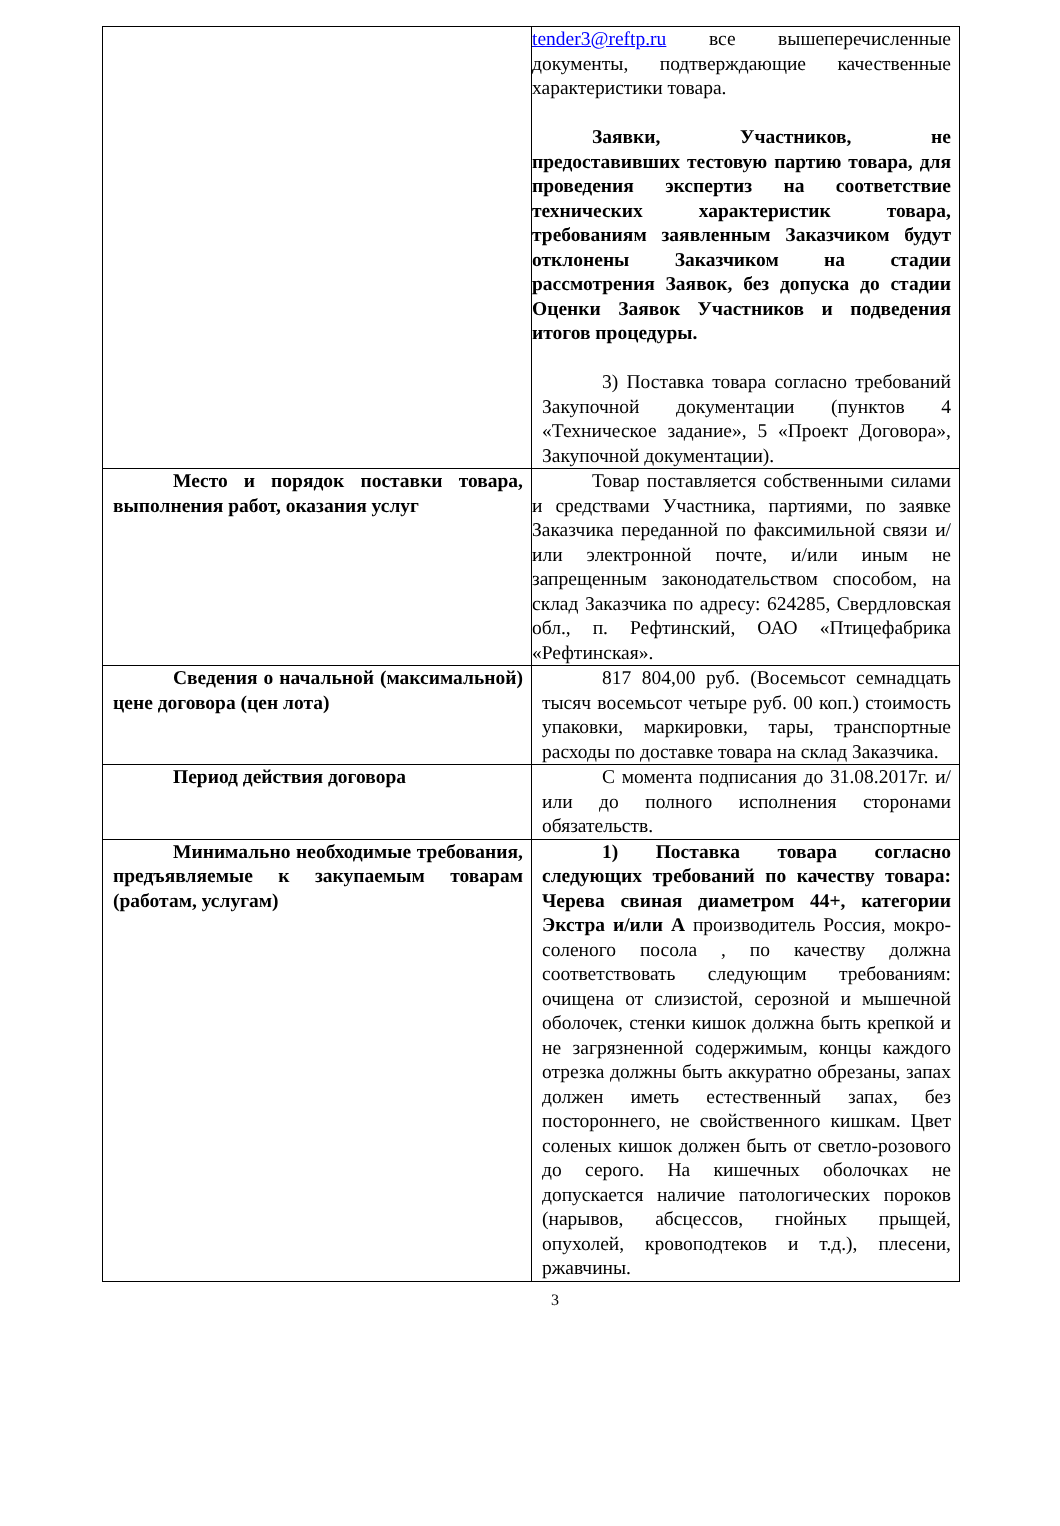| | tender3@reftp.ru все вышеперечисленные документы, подтверждающие качественные характеристики товара. Заявки, Участников, не предоставивших тестовую партию товара, для проведения экспертиз на соответствие технических характеристик товара, требованиям заявленным Заказчиком будут отклонены Заказчиком на стадии рассмотрения Заявок, без допуска до стадии Оценки Заявок Участников и подведения итогов процедуры. 3) Поставка товара согласно требований Закупочной документации (пунктов 4 «Техническое задание», 5 «Проект Договора», Закупочной документации). |
| Место и порядок поставки товара, выполнения работ, оказания услуг | Товар поставляется собственными силами и средствами Участника, партиями, по заявке Заказчика переданной по факсимильной связи и/или электронной почте, и/или иным не запрещенным законодательством способом, на склад Заказчика по адресу: 624285, Свердловская обл., п. Рефтинский, ОАО «Птицефабрика «Рефтинская». |
| Сведения о начальной (максимальной) цене договора (цен лота) | 817 804,00 руб. (Восемьсот семнадцать тысяч восемьсот четыре руб. 00 коп.) стоимость упаковки, маркировки, тары, транспортные расходы по доставке товара на склад Заказчика. |
| Период действия договора | С момента подписания до 31.08.2017г. и/или до полного исполнения сторонами обязательств. |
| Минимально необходимые требования, предъявляемые к закупаемым товарам (работам, услугам) | 1) Поставка товара согласно следующих требований по качеству товара: Черева свиная диаметром 44+, категории Экстра и/или А производитель Россия, мокро-соленого посола , по качеству должна соответствовать следующим требованиям: очищена от слизистой, серозной и мышечной оболочек, стенки кишок должна быть крепкой и не загрязненной содержимым, концы каждого отрезка должны быть аккуратно обрезаны, запах должен иметь естественный запах, без постороннего, не свойственного кишкам. Цвет соленых кишок должен быть от светло-розового до серого. На кишечных оболочках не допускается наличие патологических пороков (нарывов, абсцессов, гнойных прыщей, опухолей, кровоподтеков и т.д.), плесени, ржавчины. |
3